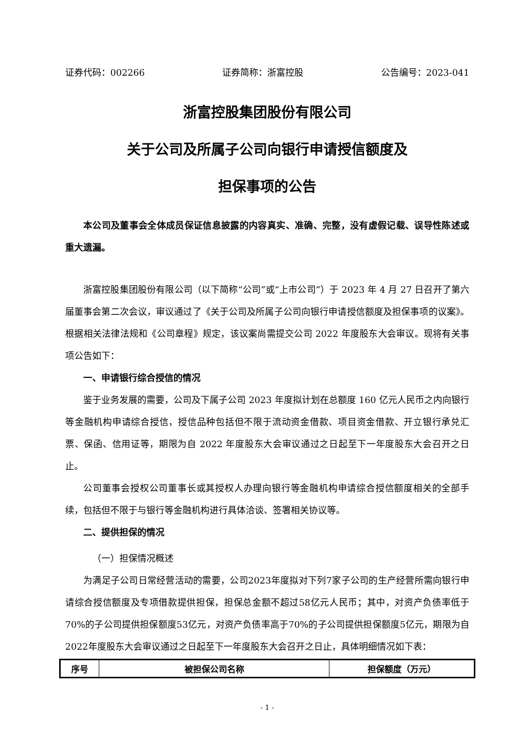证券代码：002266 证券简称：浙富控股 公告编号：2023-041
浙富控股集团股份有限公司
关于公司及所属子公司向银行申请授信额度及
担保事项的公告
本公司及董事会全体成员保证信息披露的内容真实、准确、完整，没有虚假记载、误导性陈述或重大遗漏。
浙富控股集团股份有限公司（以下简称“公司”或“上市公司”）于 2023 年 4 月 27 日召开了第六届董事会第二次会议，审议通过了《关于公司及所属子公司向银行申请授信额度及担保事项的议案》。根据相关法律法规和《公司章程》规定，该议案尚需提交公司 2022 年度股东大会审议。现将有关事项公告如下：
一、申请银行综合授信的情况
鉴于业务发展的需要，公司及下属子公司 2023 年度拟计划在总额度 160 亿元人民币之内向银行等金融机构申请综合授信，授信品种包括但不限于流动资金借款、项目资金借款、开立银行承兑汇票、保函、信用证等，期限为自 2022 年度股东大会审议通过之日起至下一年度股东大会召开之日止。
公司董事会授权公司董事长或其授权人办理向银行等金融机构申请综合授信额度相关的全部手续，包括但不限于与银行等金融机构进行具体洽谈、签署相关协议等。
二、提供担保的情况
（一）担保情况概述
为满足子公司日常经营活动的需要，公司2023年度拟对下列7家子公司的生产经营所需向银行申请综合授信额度及专项借款提供担保，担保总金额不超过58亿元人民币；其中，对资产负债率低于70%的子公司提供担保额度53亿元，对资产负债率高于70%的子公司提供担保额度5亿元，期限为自2022年度股东大会审议通过之日起至下一年度股东大会召开之日止，具体明细情况如下表：
| 序号 | 被担保公司名称 | 担保额度（万元） |
| --- | --- | --- |
- 1 -